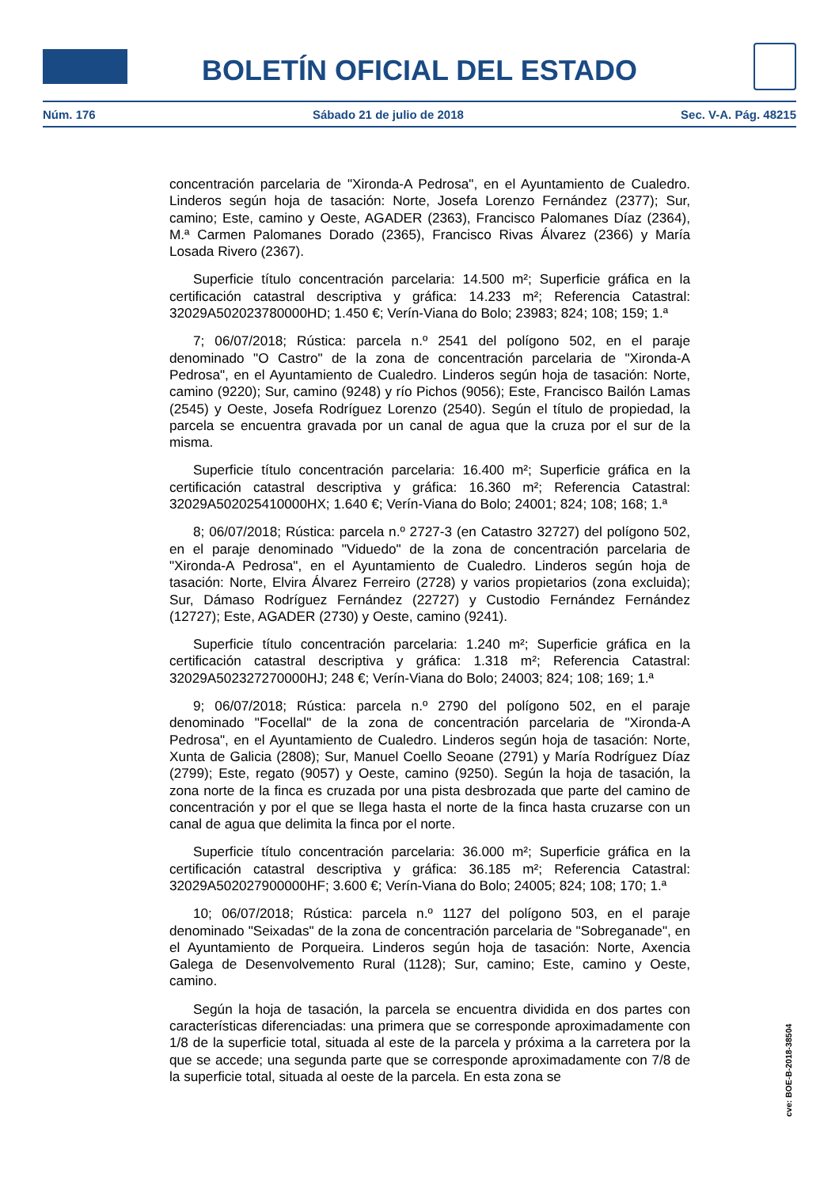BOLETÍN OFICIAL DEL ESTADO
Núm. 176 Sábado 21 de julio de 2018 Sec. V-A. Pág. 48215
concentración parcelaria de "Xironda-A Pedrosa", en el Ayuntamiento de Cualedro. Linderos según hoja de tasación: Norte, Josefa Lorenzo Fernández (2377); Sur, camino; Este, camino y Oeste, AGADER (2363), Francisco Palomanes Díaz (2364), M.ª Carmen Palomanes Dorado (2365), Francisco Rivas Álvarez (2366) y María Losada Rivero (2367).
Superficie título concentración parcelaria: 14.500 m²; Superficie gráfica en la certificación catastral descriptiva y gráfica: 14.233 m²; Referencia Catastral: 32029A502023780000HD; 1.450 €; Verín-Viana do Bolo; 23983; 824; 108; 159; 1.ª
7; 06/07/2018; Rústica: parcela n.º 2541 del polígono 502, en el paraje denominado "O Castro" de la zona de concentración parcelaria de "Xironda-A Pedrosa", en el Ayuntamiento de Cualedro. Linderos según hoja de tasación: Norte, camino (9220); Sur, camino (9248) y río Pichos (9056); Este, Francisco Bailón Lamas (2545) y Oeste, Josefa Rodríguez Lorenzo (2540). Según el título de propiedad, la parcela se encuentra gravada por un canal de agua que la cruza por el sur de la misma.
Superficie título concentración parcelaria: 16.400 m²; Superficie gráfica en la certificación catastral descriptiva y gráfica: 16.360 m²; Referencia Catastral: 32029A502025410000HX; 1.640 €; Verín-Viana do Bolo; 24001; 824; 108; 168; 1.ª
8; 06/07/2018; Rústica: parcela n.º 2727-3 (en Catastro 32727) del polígono 502, en el paraje denominado "Viduedo" de la zona de concentración parcelaria de "Xironda-A Pedrosa", en el Ayuntamiento de Cualedro. Linderos según hoja de tasación: Norte, Elvira Álvarez Ferreiro (2728) y varios propietarios (zona excluida); Sur, Dámaso Rodríguez Fernández (22727) y Custodio Fernández Fernández (12727); Este, AGADER (2730) y Oeste, camino (9241).
Superficie título concentración parcelaria: 1.240 m²; Superficie gráfica en la certificación catastral descriptiva y gráfica: 1.318 m²; Referencia Catastral: 32029A502327270000HJ; 248 €; Verín-Viana do Bolo; 24003; 824; 108; 169; 1.ª
9; 06/07/2018; Rústica: parcela n.º 2790 del polígono 502, en el paraje denominado "Focellal" de la zona de concentración parcelaria de "Xironda-A Pedrosa", en el Ayuntamiento de Cualedro. Linderos según hoja de tasación: Norte, Xunta de Galicia (2808); Sur, Manuel Coello Seoane (2791) y María Rodríguez Díaz (2799); Este, regato (9057) y Oeste, camino (9250). Según la hoja de tasación, la zona norte de la finca es cruzada por una pista desbrozada que parte del camino de concentración y por el que se llega hasta el norte de la finca hasta cruzarse con un canal de agua que delimita la finca por el norte.
Superficie título concentración parcelaria: 36.000 m²; Superficie gráfica en la certificación catastral descriptiva y gráfica: 36.185 m²; Referencia Catastral: 32029A502027900000HF; 3.600 €; Verín-Viana do Bolo; 24005; 824; 108; 170; 1.ª
10; 06/07/2018; Rústica: parcela n.º 1127 del polígono 503, en el paraje denominado "Seixadas" de la zona de concentración parcelaria de "Sobreganade", en el Ayuntamiento de Porqueira. Linderos según hoja de tasación: Norte, Axencia Galega de Desenvolvemento Rural (1128); Sur, camino; Este, camino y Oeste, camino.
Según la hoja de tasación, la parcela se encuentra dividida en dos partes con características diferenciadas: una primera que se corresponde aproximadamente con 1/8 de la superficie total, situada al este de la parcela y próxima a la carretera por la que se accede; una segunda parte que se corresponde aproximadamente con 7/8 de la superficie total, situada al oeste de la parcela. En esta zona se
cve: BOE-B-2018-38504